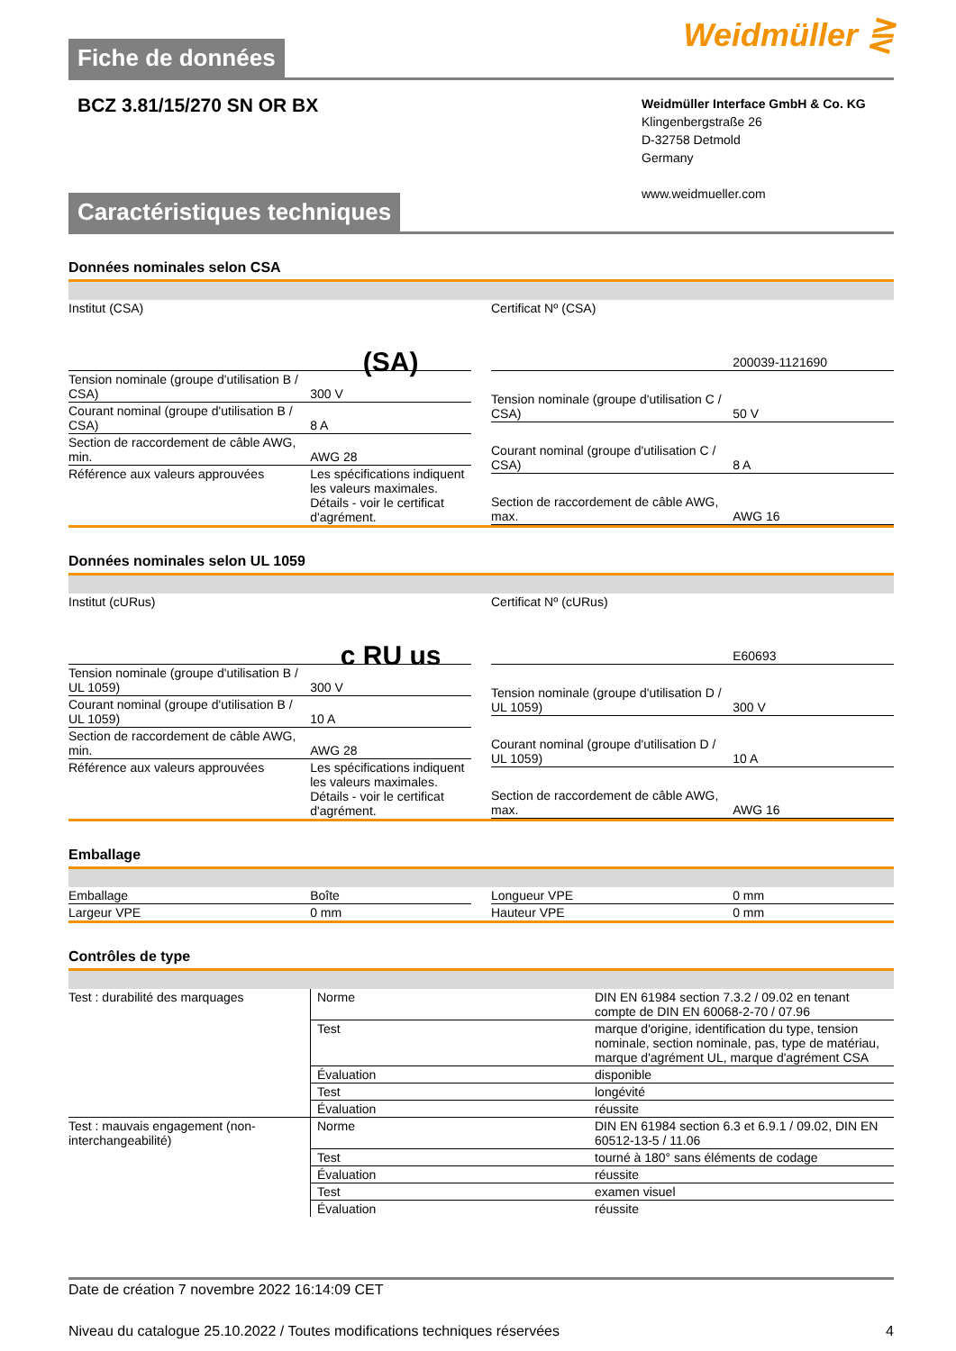Fiche de données
Weidmüller ⋛
BCZ 3.81/15/270 SN OR BX
Weidmüller Interface GmbH & Co. KG
Klingenbergstraße 26
D-32758 Detmold
Germany
www.weidmueller.com
Caractéristiques techniques
Données nominales selon CSA
| Institut (CSA) | (SA) |
| Tension nominale (groupe d'utilisation B / CSA) | 300 V |
| Courant nominal (groupe d'utilisation B / CSA) | 8 A |
| Section de raccordement de câble AWG, min. | AWG 28 |
| Référence aux valeurs approuvées | Les spécifications indiquent les valeurs maximales. Détails - voir le certificat d'agrément. |
| Certificat Nº (CSA) | 200039-1121690 |
| Tension nominale (groupe d'utilisation C / CSA) | 50 V |
| Courant nominal (groupe d'utilisation C / CSA) | 8 A |
| Section de raccordement de câble AWG, max. | AWG 16 |
Données nominales selon UL 1059
| Institut (cURus) | c RU us |
| Tension nominale (groupe d'utilisation B / UL 1059) | 300 V |
| Courant nominal (groupe d'utilisation B / UL 1059) | 10 A |
| Section de raccordement de câble AWG, min. | AWG 28 |
| Référence aux valeurs approuvées | Les spécifications indiquent les valeurs maximales. Détails - voir le certificat d'agrément. |
| Certificat Nº (cURus) | E60693 |
| Tension nominale (groupe d'utilisation D / UL 1059) | 300 V |
| Courant nominal (groupe d'utilisation D / UL 1059) | 10 A |
| Section de raccordement de câble AWG, max. | AWG 16 |
Emballage
| Emballage | Boîte |
| Largeur VPE | 0 mm |
| Longueur VPE | 0 mm |
| Hauteur VPE | 0 mm |
Contrôles de type
| Test : durabilité des marquages | Norme | DIN EN 61984 section 7.3.2 / 09.02 en tenant compte de DIN EN 60068-2-70 / 07.96 |
| | Test | marque d'origine, identification du type, tension nominale, section nominale, pas, type de matériau, marque d'agrément UL, marque d'agrément CSA |
| | Évaluation | disponible |
| | Test | longévité |
| | Évaluation | réussite |
| Test : mauvais engagement (non-interchangeabilité) | Norme | DIN EN 61984 section 6.3 et 6.9.1 / 09.02, DIN EN 60512-13-5 / 11.06 |
| | Test | tourné à 180° sans éléments de codage |
| | Évaluation | réussite |
| | Test | examen visuel |
| | Évaluation | réussite |
Date de création 7 novembre 2022 16:14:09 CET
Niveau du catalogue 25.10.2022 / Toutes modifications techniques réservées 4